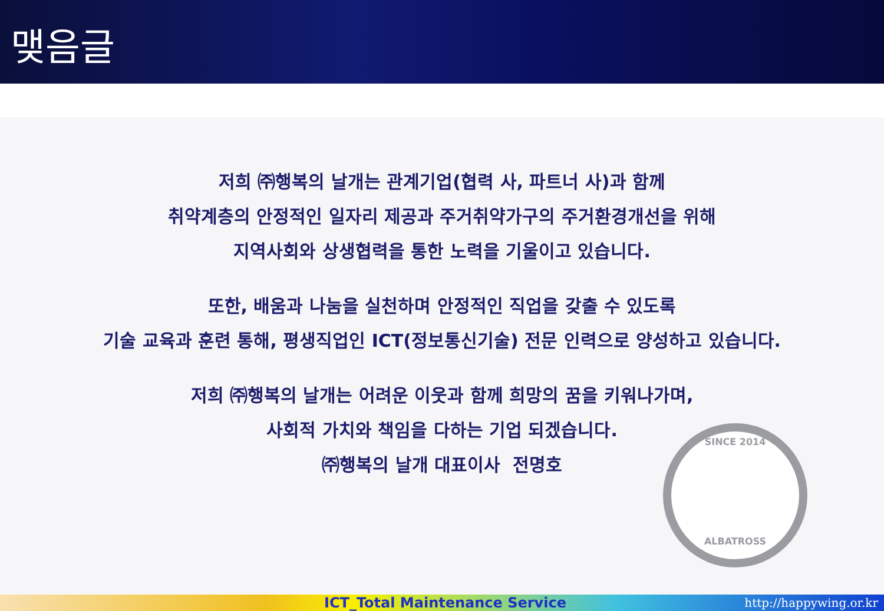맺음글
저희 ㈜행복의 날개는 관계기업(협력 사, 파트너 사)과 함께
취약계층의 안정적인 일자리 제공과 주거취약가구의 주거환경개선을 위해
지역사회와 상생협력을 통한 노력을 기울이고 있습니다.
또한, 배움과 나눔을 실천하며 안정적인 직업을 갖출 수 있도록
기술 교육과 훈련 통해, 평생직업인 ICT(정보통신기술) 전문 인력으로 양성하고 있습니다.
저희 ㈜행복의 날개는 어려운 이웃과 함께 희망의 꿈을 키워나가며,
사회적 가치와 책임을 다하는 기업 되겠습니다.
㈜행복의 날개 대표이사 전명호
SINCE 2014
ALBATROSS
ICT_Total Maintenance Service http://happywing.or.kr